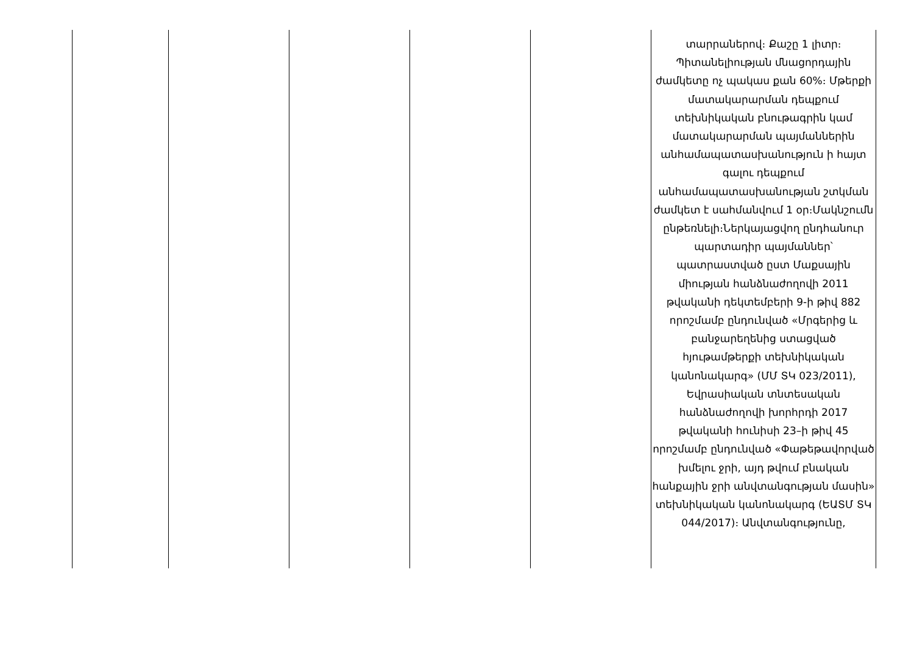| | | | | | տարրաներով։ Քաշը 1 լիտր։ Պիտանելիության մնացորդային ժամկետը ոչ պակաս քան 60%։ Մթերքի մատակարարման դեպքում տեխնիկական բնութագրին կամ մատակարարման պայմաններին անհամապատասխանություն ի հայտ գալու դեպքում անհամապատասխանության շտկման ժամկետ է սահմանվում 1 օր։Մակնշումն ընթեռնելի։Ներկայացվող ընդհանուր պարտադիր պայմաններ՝ պատրաստված ըստ Մաքսային միության հանձնաժողովի 2011 թվականի դեկտեմբերի 9-ի թիվ 882 որոշմամբ ընդունված «Մրգերից և բանջարեղենից ստացված հյութամթերքի տեխնիկական կանոնակարգ» (ՄՄ ՏԿ 023/2011), Եվրասիական տնտեսական հանձնաժողովի խորհրդի 2017 թվականի հունիսի 23–ի թիվ 45 որոշմամբ ընդունված «Փաթեթավորված խմելու ջրի, այդ թվում բնական հանքային ջրի անվտանգության մասին» տեխնիկական կանոնակարգ (ԵԱՏՄ ՏԿ 044/2017)։ Անվտանգությունը, |